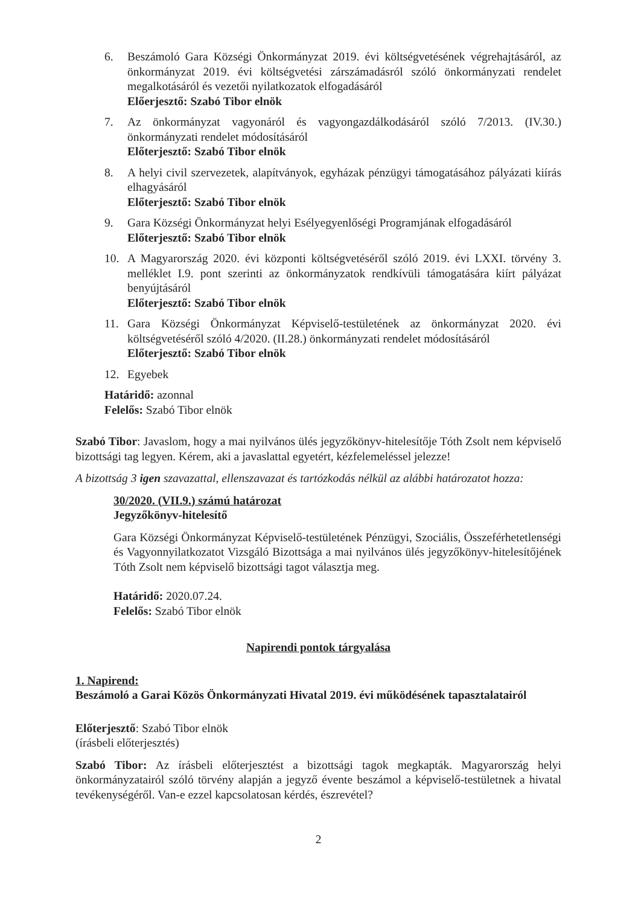6. Beszámoló Gara Községi Önkormányzat 2019. évi költségvetésének végrehajtásáról, az önkormányzat 2019. évi költségvetési zárszámadásról szóló önkormányzati rendelet megalkotásáról és vezetői nyilatkozatok elfogadásáról
Előerjesztő: Szabó Tibor elnök
7. Az önkormányzat vagyonáról és vagyongazdálkodásáról szóló 7/2013. (IV.30.) önkormányzati rendelet módosításáról
Előterjesztő: Szabó Tibor elnök
8. A helyi civil szervezetek, alapítványok, egyházak pénzügyi támogatásához pályázati kiírás elhagyásáról
Előterjesztő: Szabó Tibor elnök
9. Gara Községi Önkormányzat helyi Esélyegyenlőségi Programjának elfogadásáról
Előterjesztő: Szabó Tibor elnök
10. A Magyarország 2020. évi központi költségvetéséről szóló 2019. évi LXXI. törvény 3. melléklet I.9. pont szerinti az önkormányzatok rendkívüli támogatására kiírt pályázat benyújtásáról
Előterjesztő: Szabó Tibor elnök
11. Gara Községi Önkormányzat Képviselő-testületének az önkormányzat 2020. évi költségvetéséről szóló 4/2020. (II.28.) önkormányzati rendelet módosításáról
Előterjesztő: Szabó Tibor elnök
12. Egyebek
Határidő: azonnal
Felelős: Szabó Tibor elnök
Szabó Tibor: Javaslom, hogy a mai nyilvános ülés jegyzőkönyv-hitelesítője Tóth Zsolt nem képviselő bizottsági tag legyen. Kérem, aki a javaslattal egyetért, kézfelemeléssel jelezze!
A bizottság 3 igen szavazattal, ellenszavazat és tartózkodás nélkül az alábbi határozatot hozza:
30/2020. (VII.9.) számú határozat
Jegyzőkönyv-hitelesítő
Gara Községi Önkormányzat Képviselő-testületének Pénzügyi, Szociális, Összeférhetetlenségi és Vagyonnyilatkozatot Vizsgáló Bizottsága a mai nyilvános ülés jegyzőkönyv-hitelesítőjének Tóth Zsolt nem képviselő bizottsági tagot választja meg.
Határidő: 2020.07.24.
Felelős: Szabó Tibor elnök
Napirendi pontok tárgyalása
1. Napirend:
Beszámoló a Garai Közös Önkormányzati Hivatal 2019. évi működésének tapasztalatairól
Előterjesztő: Szabó Tibor elnök
(írásbeli előterjesztés)
Szabó Tibor: Az írásbeli előterjesztést a bizottsági tagok megkapták. Magyarország helyi önkormányzatairól szóló törvény alapján a jegyző évente beszámol a képviselő-testületnek a hivatal tevékenységéről. Van-e ezzel kapcsolatosan kérdés, észrevétel?
2